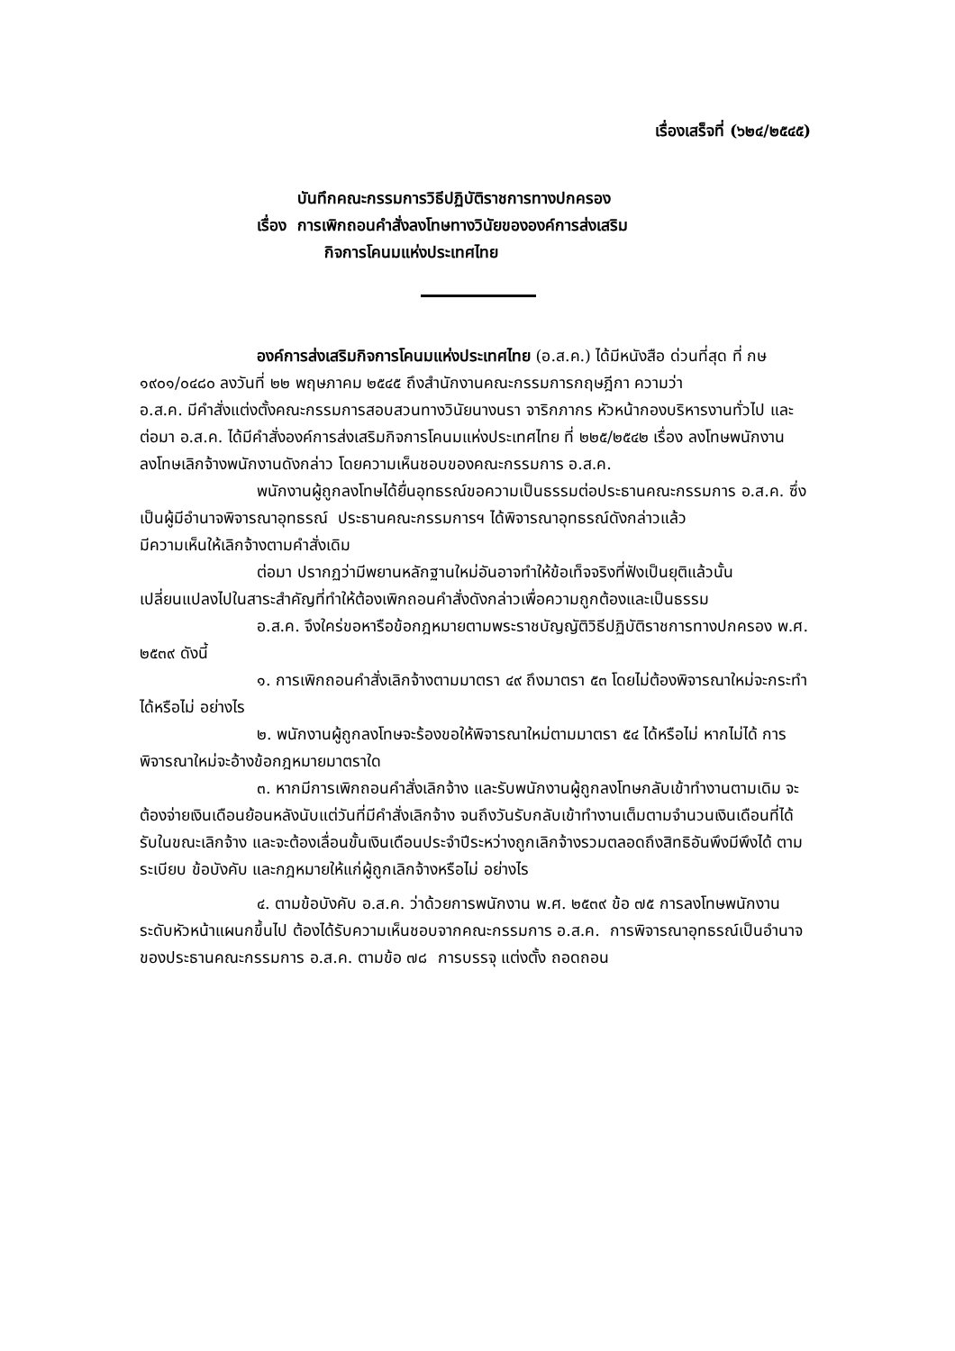เรื่องเสร็จที่ (๖๒๔/๒๕๔๕)
บันทึกคณะกรรมการวิธีปฏิบัติราชการทางปกครอง
เรื่อง การเพิกถอนคำสั่งลงโทษทางวินัยขององค์การส่งเสริม
กิจการโคนมแห่งประเทศไทย
องค์การส่งเสริมกิจการโคนมแห่งประเทศไทย (อ.ส.ค.) ได้มีหนังสือ ด่วนที่สุด ที่ กษ ๑๙๐๑/๐๔๘๐ ลงวันที่ ๒๒ พฤษภาคม ๒๕๔๕ ถึงสำนักงานคณะกรรมการกฤษฎีกา ความว่า
อ.ส.ค. มีคำสั่งแต่งตั้งคณะกรรมการสอบสวนทางวินัยนางนรา จาริกภากร หัวหน้ากองบริหารงานทั่วไป และต่อมา อ.ส.ค. ได้มีคำสั่งองค์การส่งเสริมกิจการโคนมแห่งประเทศไทย ที่ ๒๒๕/๒๕๔๒ เรื่อง ลงโทษพนักงาน ลงโทษเลิกจ้างพนักงานดังกล่าว โดยความเห็นชอบของคณะกรรมการ อ.ส.ค.
พนักงานผู้ถูกลงโทษได้ยื่นอุทธรณ์ขอความเป็นธรรมต่อประธานคณะกรรมการ อ.ส.ค. ซึ่งเป็นผู้มีอำนาจพิจารณาอุทธรณ์ ประธานคณะกรรมการฯ ได้พิจารณาอุทธรณ์ดังกล่าวแล้ว
มีความเห็นให้เลิกจ้างตามคำสั่งเดิม
ต่อมา ปรากฏว่ามีพยานหลักฐานใหม่อันอาจทำให้ข้อเท็จจริงที่ฟังเป็นยุติแล้วนั้นเปลี่ยนแปลงไปในสาระสำคัญที่ทำให้ต้องเพิกถอนคำสั่งดังกล่าวเพื่อความถูกต้องและเป็นธรรม
อ.ส.ค. จึงใคร่ขอหารือข้อกฎหมายตามพระราชบัญญัติวิธีปฏิบัติราชการทางปกครอง พ.ศ. ๒๕๓๙ ดังนี้
๑. การเพิกถอนคำสั่งเลิกจ้างตามมาตรา ๔๙ ถึงมาตรา ๕๓ โดยไม่ต้องพิจารณาใหม่จะกระทำได้หรือไม่ อย่างไร
๒. พนักงานผู้ถูกลงโทษจะร้องขอให้พิจารณาใหม่ตามมาตรา ๕๔ ได้หรือไม่ หากไม่ได้ การพิจารณาใหม่จะอ้างข้อกฎหมายมาตราใด
๓. หากมีการเพิกถอนคำสั่งเลิกจ้าง และรับพนักงานผู้ถูกลงโทษกลับเข้าทำงานตามเดิม จะต้องจ่ายเงินเดือนย้อนหลังนับแต่วันที่มีคำสั่งเลิกจ้าง จนถึงวันรับกลับเข้าทำงานเต็มตามจำนวนเงินเดือนที่ได้รับในขณะเลิกจ้าง และจะต้องเลื่อนขั้นเงินเดือนประจำปีระหว่างถูกเลิกจ้างรวมตลอดถึงสิทธิอันพึงมีพึงได้ ตามระเบียบ ข้อบังคับ และกฎหมายให้แก่ผู้ถูกเลิกจ้างหรือไม่ อย่างไร
๔. ตามข้อบังคับ อ.ส.ค. ว่าด้วยการพนักงาน พ.ศ. ๒๕๓๙ ข้อ ๗๕ การลงโทษพนักงานระดับหัวหน้าแผนกขึ้นไป ต้องได้รับความเห็นชอบจากคณะกรรมการ อ.ส.ค. การพิจารณาอุทธรณ์เป็นอำนาจของประธานคณะกรรมการ อ.ส.ค. ตามข้อ ๗๘ การบรรจุ แต่งตั้ง ถอดถอน